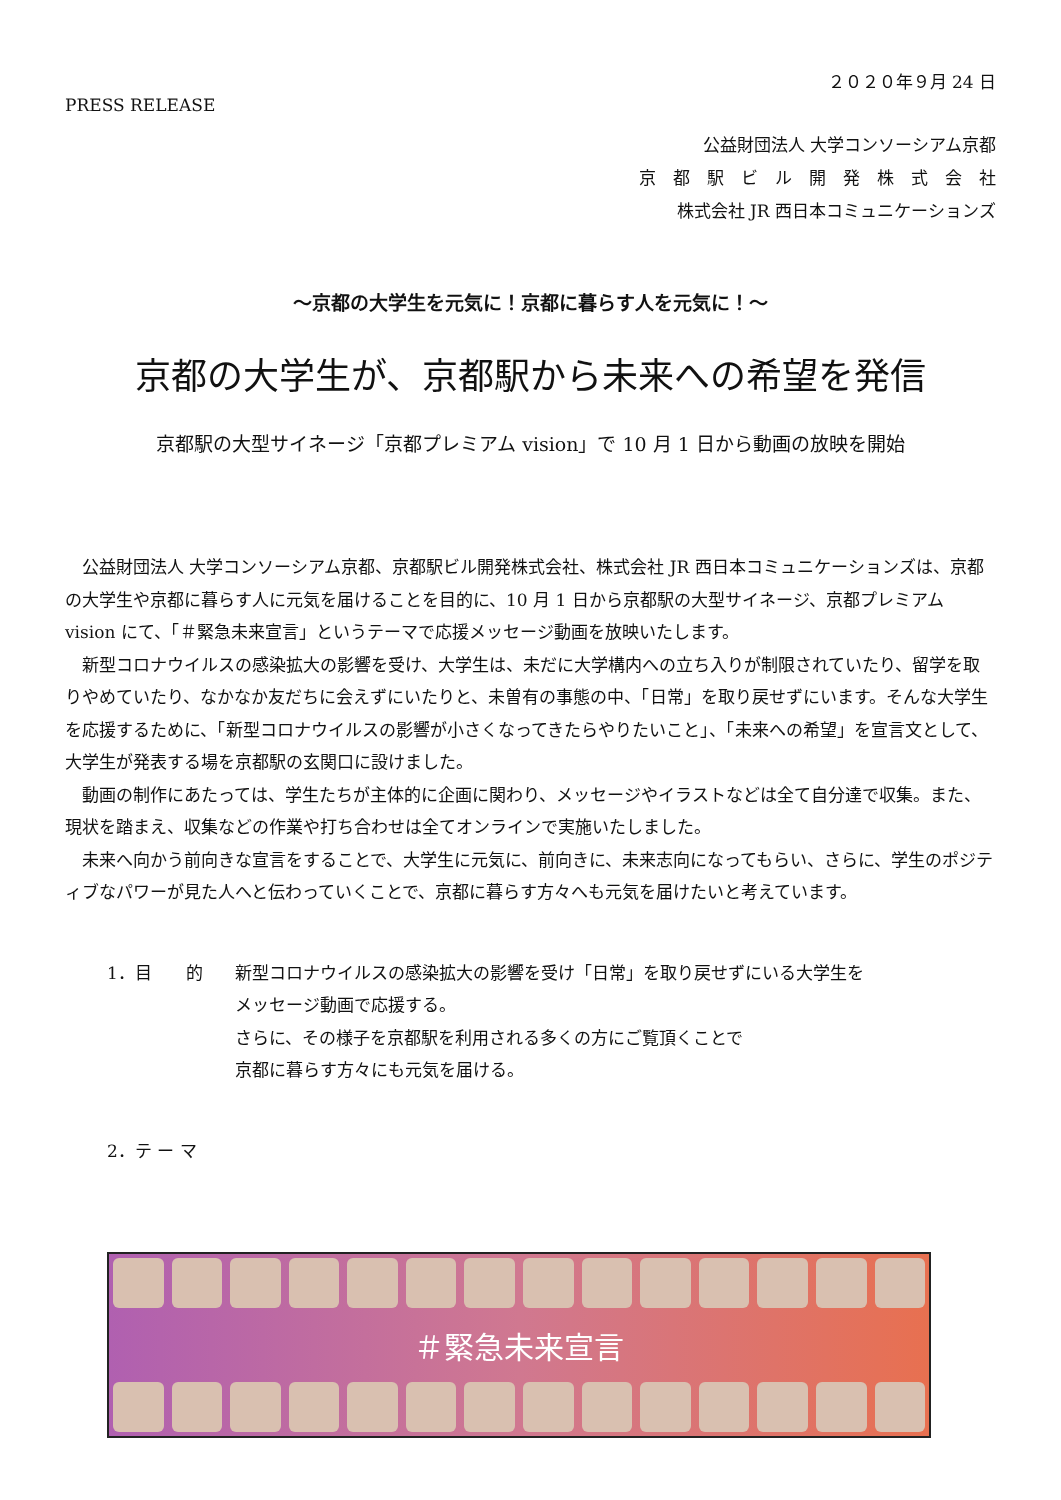２０２０年９月 24 日
PRESS RELEASE
公益財団法人 大学コンソーシアム京都
京　都　駅　ビ　ル　開　発　株　式　会　社
株式会社 JR 西日本コミュニケーションズ
～京都の大学生を元気に！京都に暮らす人を元気に！～
京都の大学生が、京都駅から未来への希望を発信
京都駅の大型サイネージ「京都プレミアム vision」で 10 月 1 日から動画の放映を開始
公益財団法人 大学コンソーシアム京都、京都駅ビル開発株式会社、株式会社 JR 西日本コミュニケーションズは、京都の大学生や京都に暮らす人に元気を届けることを目的に、10 月 1 日から京都駅の大型サイネージ、京都プレミアム vision にて、「＃緊急未来宣言」というテーマで応援メッセージ動画を放映いたします。
新型コロナウイルスの感染拡大の影響を受け、大学生は、未だに大学構内への立ち入りが制限されていたり、留学を取りやめていたり、なかなか友だちに会えずにいたりと、未曽有の事態の中、「日常」を取り戻せずにいます。そんな大学生を応援するために、「新型コロナウイルスの影響が小さくなってきたらやりたいこと」、「未来への希望」を宣言文として、大学生が発表する場を京都駅の玄関口に設けました。
動画の制作にあたっては、学生たちが主体的に企画に関わり、メッセージやイラストなどは全て自分達で収集。また、現状を踏まえ、収集などの作業や打ち合わせは全てオンラインで実施いたしました。
未来へ向かう前向きな宣言をすることで、大学生に元気に、前向きに、未来志向になってもらい、さらに、学生のポジティブなパワーが見た人へと伝わっていくことで、京都に暮らす方々へも元気を届けたいと考えています。
1．目　　的 新型コロナウイルスの感染拡大の影響を受け「日常」を取り戻せずにいる大学生を
メッセージ動画で応援する。
さらに、その様子を京都駅を利用される多くの方にご覧頂くことで
京都に暮らす方々にも元気を届ける。
2．テ ー マ
＃緊急未来宣言